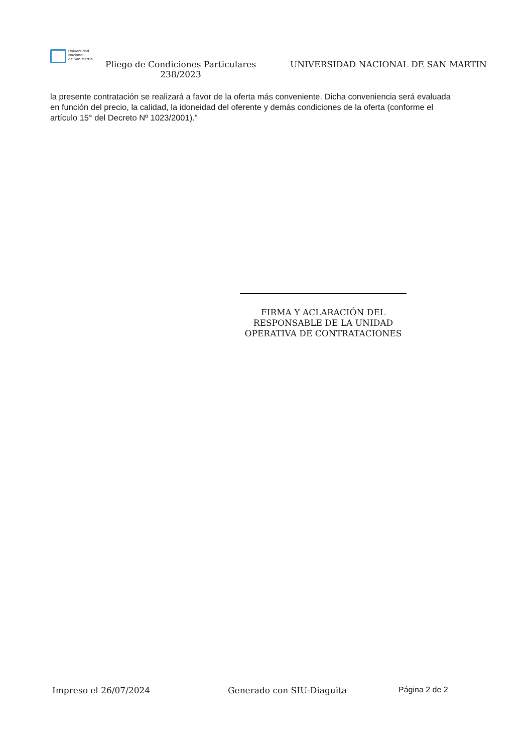Universidad
Nacional
de San Martín
Pliego de Condiciones Particulares 238/2023
UNIVERSIDAD NACIONAL DE SAN MARTIN
la presente contratación se realizará a favor de la oferta más conveniente. Dicha conveniencia será evaluada en función del precio, la calidad, la idoneidad del oferente y demás condiciones de la oferta (conforme el artículo 15° del Decreto Nº 1023/2001)."
FIRMA Y ACLARACIÓN DEL RESPONSABLE DE LA UNIDAD OPERATIVA DE CONTRATACIONES
Impreso el 26/07/2024 Generado con SIU-Diaguita Página 2 de 2